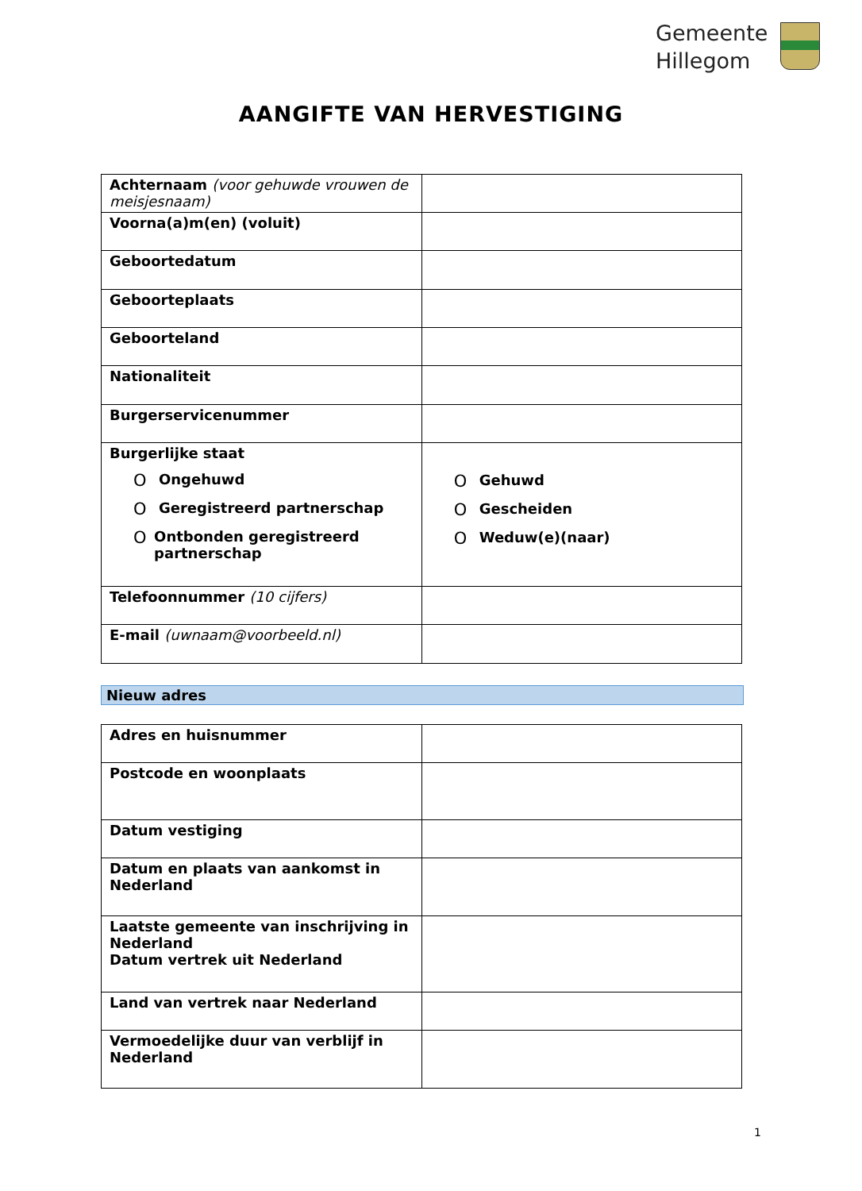Gemeente
Hillegom
AANGIFTE VAN HERVESTIGING
| Achternaam (voor gehuwde vrouwen de meisjesnaam) | |
| Voorna(a)m(en) (voluit) | |
| Geboortedatum | |
| Geboorteplaats | |
| Geboorteland | |
| Nationaliteit | |
| Burgerservicenummer | |
| Burgerlijke staat O Ongehuwd O Geregistreerd partnerschap O Ontbonden geregistreerd partnerschap | O Gehuwd O Gescheiden O Weduw(e)(naar) |
| Telefoonnummer (10 cijfers) | |
| E-mail (uwnaam@voorbeeld.nl) | |
Nieuw adres
| Adres en huisnummer | |
| Postcode en woonplaats | |
| Datum vestiging | |
| Datum en plaats van aankomst in Nederland | |
| Laatste gemeente van inschrijving in Nederland Datum vertrek uit Nederland | |
| Land van vertrek naar Nederland | |
| Vermoedelijke duur van verblijf in Nederland | |
1